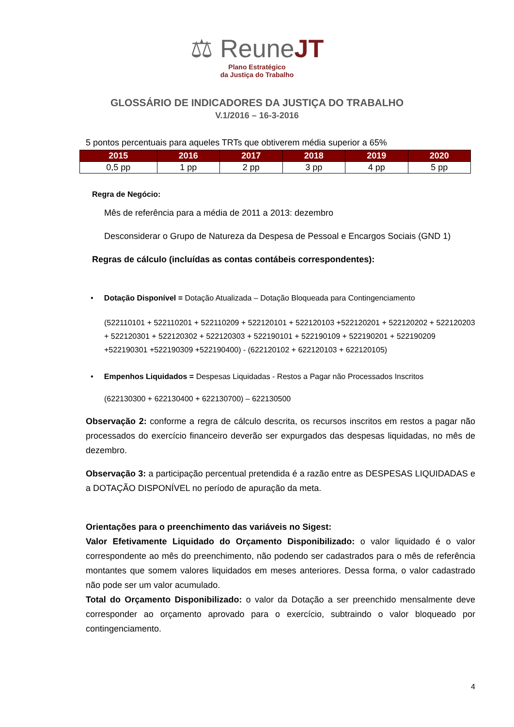⚖ ReuneJT
Plano Estratégico
da Justiça do Trabalho
GLOSSÁRIO DE INDICADORES DA JUSTIÇA DO TRABALHO
V.1/2016 – 16-3-2016
5 pontos percentuais para aqueles TRTs que obtiverem média superior a 65%
| 2015 | 2016 | 2017 | 2018 | 2019 | 2020 |
| --- | --- | --- | --- | --- | --- |
| 0,5 pp | 1 pp | 2 pp | 3 pp | 4 pp | 5 pp |
Regra de Negócio:
Mês de referência para a média de 2011 a 2013: dezembro
Desconsiderar o Grupo de Natureza da Despesa de Pessoal e Encargos Sociais (GND 1)
Regras de cálculo (incluídas as contas contábeis correspondentes):
• Dotação Disponível = Dotação Atualizada – Dotação Bloqueada para Contingenciamento
(522110101 + 522110201 + 522110209 + 522120101 + 522120103 +522120201 + 522120202 + 522120203 + 522120301 + 522120302 + 522120303 + 522190101 + 522190109 + 522190201 + 522190209 +522190301 +522190309 +522190400) - (622120102 + 622120103 + 622120105)
• Empenhos Liquidados = Despesas Liquidadas - Restos a Pagar não Processados Inscritos
(622130300 + 622130400 + 622130700) – 622130500
Observação 2: conforme a regra de cálculo descrita, os recursos inscritos em restos a pagar não processados do exercício financeiro deverão ser expurgados das despesas liquidadas, no mês de dezembro.
Observação 3: a participação percentual pretendida é a razão entre as DESPESAS LIQUIDADAS e a DOTAÇÃO DISPONÍVEL no período de apuração da meta.
Orientações para o preenchimento das variáveis no Sigest:
Valor Efetivamente Liquidado do Orçamento Disponibilizado: o valor liquidado é o valor correspondente ao mês do preenchimento, não podendo ser cadastrados para o mês de referência montantes que somem valores liquidados em meses anteriores. Dessa forma, o valor cadastrado não pode ser um valor acumulado.
Total do Orçamento Disponibilizado: o valor da Dotação a ser preenchido mensalmente deve corresponder ao orçamento aprovado para o exercício, subtraindo o valor bloqueado por contingenciamento.
4